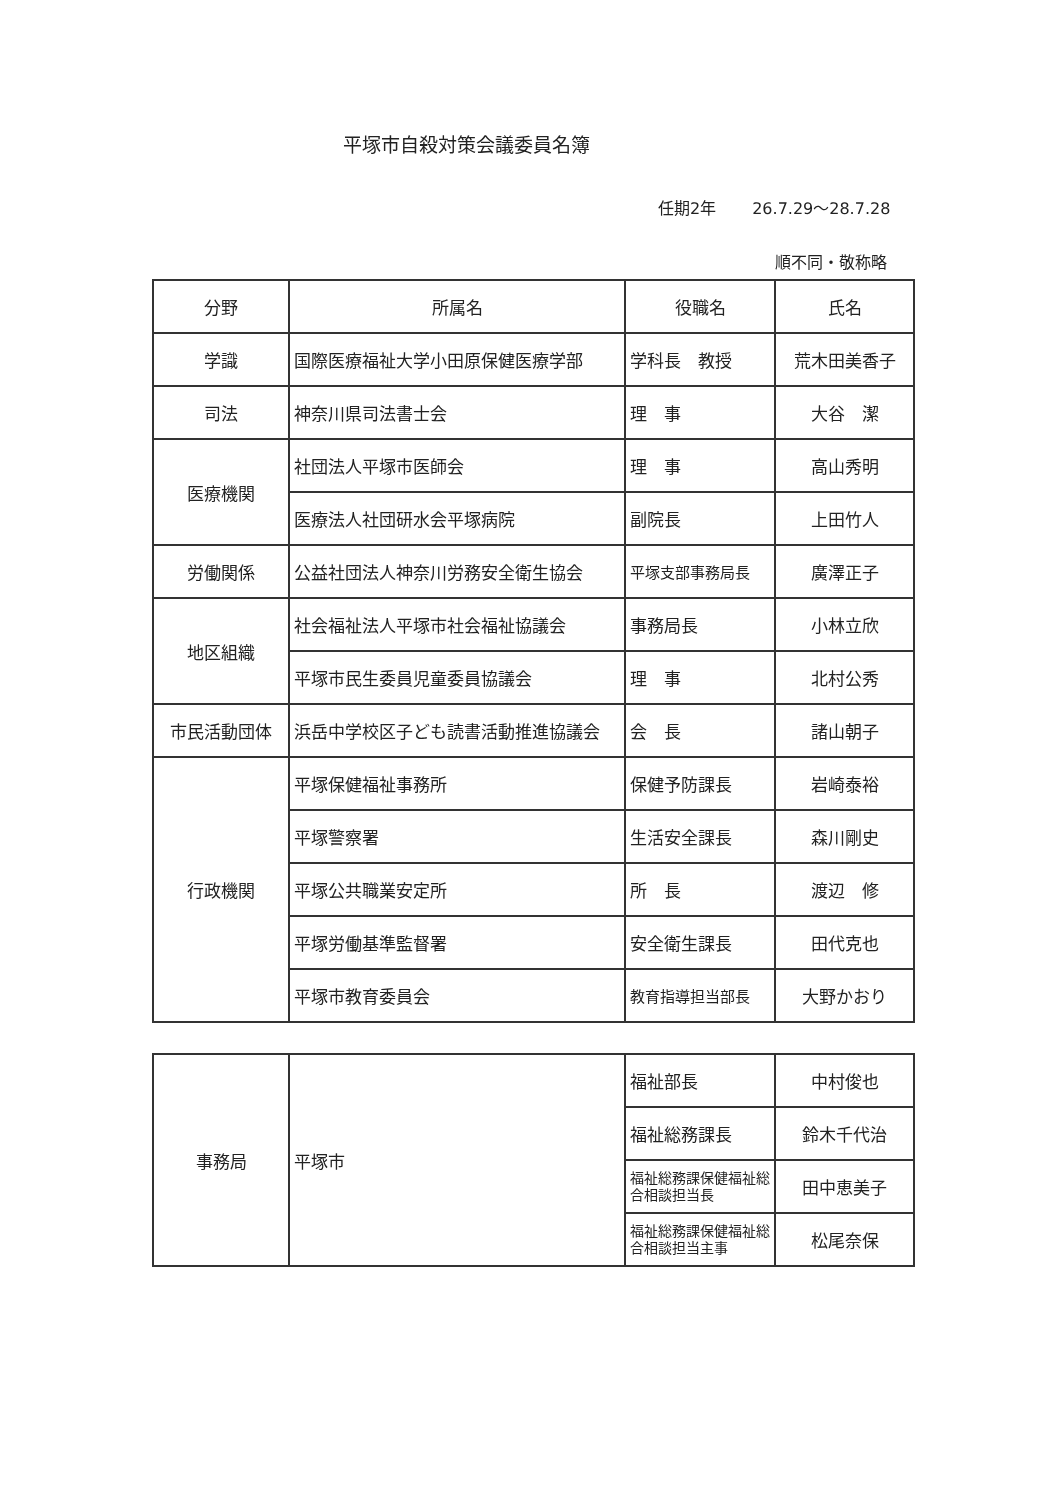平塚市自殺対策会議委員名簿
任期2年 26.7.29～28.7.28
順不同・敬称略
| 分野 | 所属名 | 役職名 | 氏名 |
| --- | --- | --- | --- |
| 学識 | 国際医療福祉大学小田原保健医療学部 | 学科長 教授 | 荒木田美香子 |
| 司法 | 神奈川県司法書士会 | 理 事 | 大谷 潔 |
| 医療機関 | 社団法人平塚市医師会 | 理 事 | 高山秀明 |
| | 医療法人社団研水会平塚病院 | 副院長 | 上田竹人 |
| 労働関係 | 公益社団法人神奈川労務安全衛生協会 | 平塚支部事務局長 | 廣澤正子 |
| 地区組織 | 社会福祉法人平塚市社会福祉協議会 | 事務局長 | 小林立欣 |
| | 平塚市民生委員児童委員協議会 | 理 事 | 北村公秀 |
| 市民活動団体 | 浜岳中学校区子ども読書活動推進協議会 | 会 長 | 諸山朝子 |
| 行政機関 | 平塚保健福祉事務所 | 保健予防課長 | 岩崎泰裕 |
| | 平塚警察署 | 生活安全課長 | 森川剛史 |
| | 平塚公共職業安定所 | 所 長 | 渡辺 修 |
| | 平塚労働基準監督署 | 安全衛生課長 | 田代克也 |
| | 平塚市教育委員会 | 教育指導担当部長 | 大野かおり |
| 事務局 | 平塚市 | 福祉部長 | 中村俊也 |
| | | 福祉総務課長 | 鈴木千代治 |
| | | 福祉総務課保健福祉総合相談担当長 | 田中恵美子 |
| | | 福祉総務課保健福祉総合相談担当主事 | 松尾奈保 |